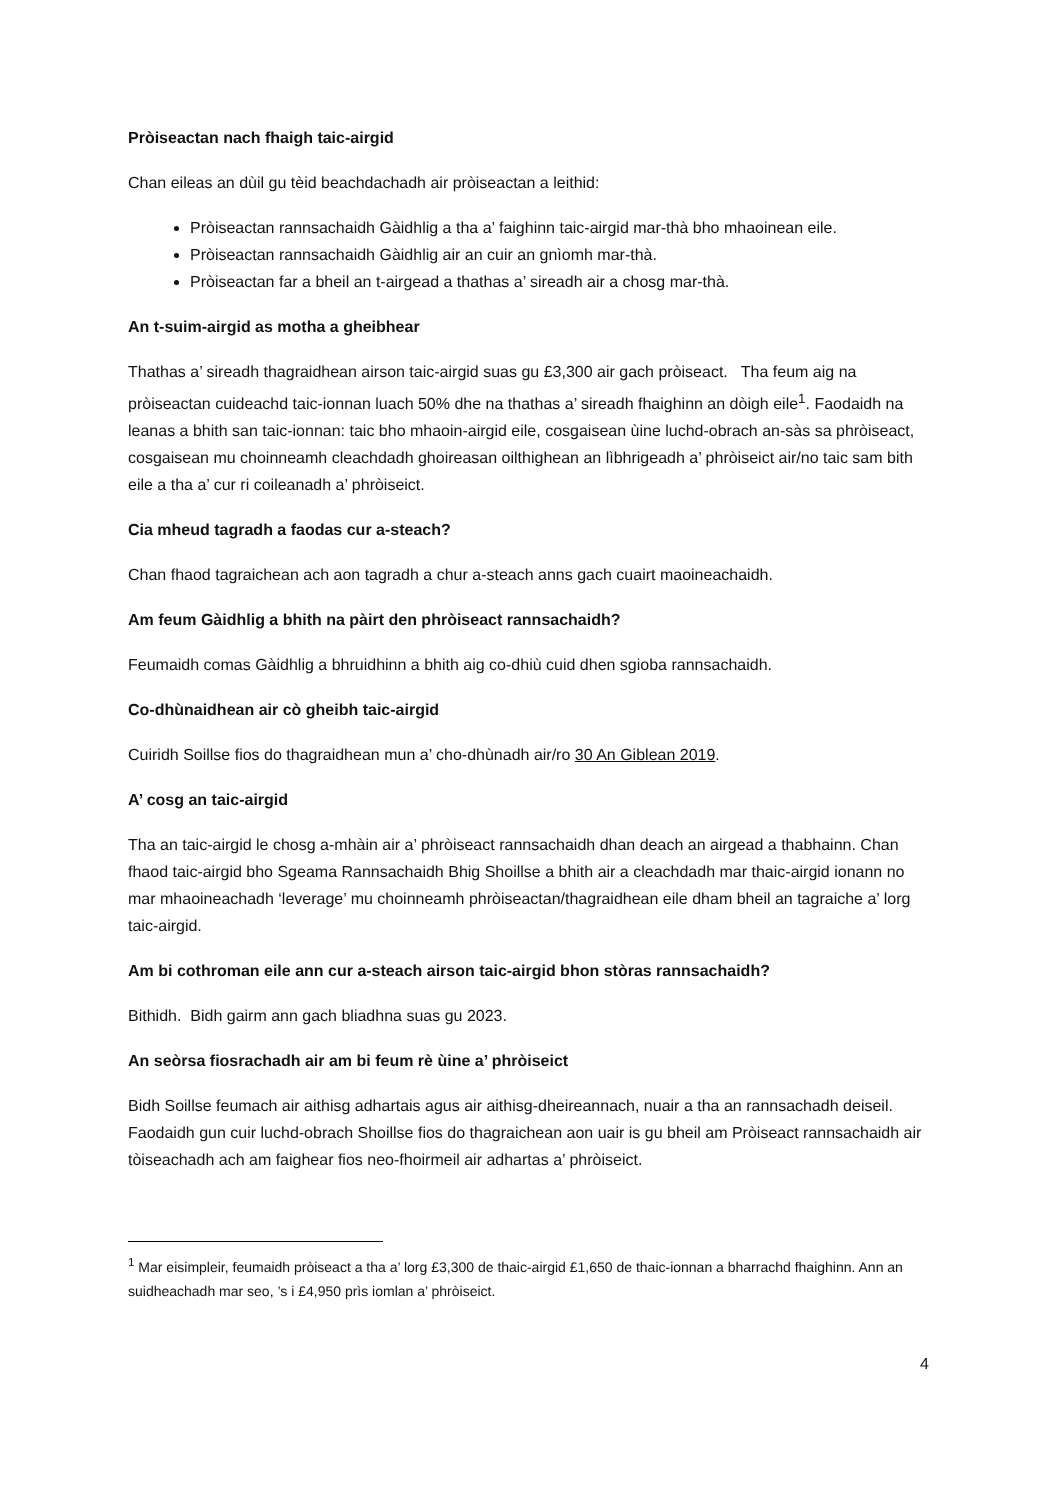Pròiseactan nach fhaigh taic-airgid
Chan eileas an dùil gu tèid beachdachadh air pròiseactan a leithid:
Pròiseactan rannsachaidh Gàidhlig a tha a’ faighinn taic-airgid mar-thà bho mhaoinean eile.
Pròiseactan rannsachaidh Gàidhlig air an cuir an gnìomh mar-thà.
Pròiseactan far a bheil an t-airgead a thathas a’ sireadh air a chosg mar-thà.
An t-suim-airgid as motha a gheibhear
Thathas a’ sireadh thagraidhean airson taic-airgid suas gu £3,300 air gach pròiseact. Tha feum aig na pròiseactan cuideachd taic-ionnan luach 50% dhe na thathas a’ sireadh fhaighinn an dòigh eile<sup>1</sup>. Faodaidh na leanas a bhith san taic-ionnan: taic bho mhaoin-airgid eile, cosgaisean ùine luchd-obrach an-sàs sa phròiseact, cosgaisean mu choinneamh cleachdadh ghoireasan oilthighean an lìbhrigeadh a’ phròiseict air/no taic sam bith eile a tha a’ cur ri coileanadh a’ phròiseict.
Cia mheud tagradh a faodas cur a-steach?
Chan fhaod tagraichean ach aon tagradh a chur a-steach anns gach cuairt maoineachaidh.
Am feum Gàidhlig a bhith na pàirt den phròiseact rannsachaidh?
Feumaidh comas Gàidhlig a bhruidhinn a bhith aig co-dhiù cuid dhen sgioba rannsachaidh.
Co-dhùnaidhean air cò gheibh taic-airgid
Cuiridh Soillse fios do thagraidhean mun a’ cho-dhùnadh air/ro 30 An Giblean 2019.
A’ cosg an taic-airgid
Tha an taic-airgid le chosg a-mhàin air a’ phròiseact rannsachaidh dhan deach an airgead a thabhainn. Chan fhaod taic-airgid bho Sgeama Rannsachaidh Bhig Shoillse a bhith air a cleachdadh mar thaic-airgid ionann no mar mhaoineachadh ‘leverage’ mu choinneamh phròiseactan/thagraidhean eile dham bheil an tagraiche a’ lorg taic-airgid.
Am bi cothroman eile ann cur a-steach airson taic-airgid bhon stòras rannsachaidh?
Bithidh. Bidh gairm ann gach bliadhna suas gu 2023.
An seòrsa fiosrachadh air am bi feum rè ùine a’ phròiseict
Bidh Soillse feumach air aithisg adhartais agus air aithisg-dheireannach, nuair a tha an rannsachadh deiseil. Faodaidh gun cuir luchd-obrach Shoillse fios do thagraichean aon uair is gu bheil am Pròiseact rannsachaidh air tòiseachadh ach am faighear fios neo-fhoirmeil air adhartas a’ phròiseict.
<sup>1</sup> Mar eisimpleir, feumaidh pròiseact a tha a’ lorg £3,300 de thaic-airgid £1,650 de thaic-ionnan a bharrachd fhaighinn. Ann an suidheachadh mar seo, ’s i £4,950 prìs iomlan a’ phròiseict.
4